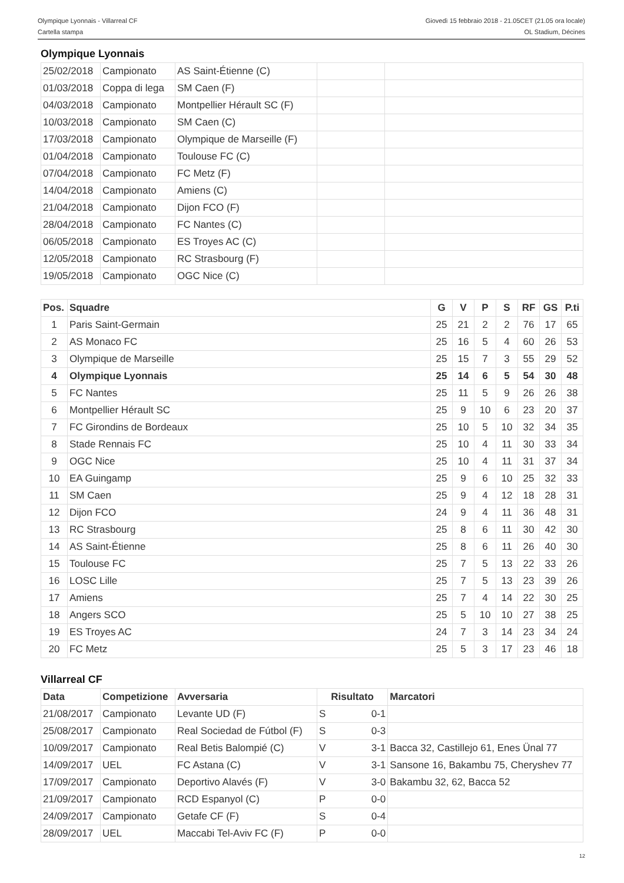Olympique Lyonnais - Villarreal CF
Cartella stampa
Giovedì 15 febbraio 2018 - 21.05CET (21.05 ora locale)
OL Stadium, Décines
Olympique Lyonnais
| 25/02/2018 | Campionato | AS Saint-Étienne (C) | | |
| 01/03/2018 | Coppa di lega | SM Caen (F) | | |
| 04/03/2018 | Campionato | Montpellier Hérault SC (F) | | |
| 10/03/2018 | Campionato | SM Caen (C) | | |
| 17/03/2018 | Campionato | Olympique de Marseille (F) | | |
| 01/04/2018 | Campionato | Toulouse FC (C) | | |
| 07/04/2018 | Campionato | FC Metz (F) | | |
| 14/04/2018 | Campionato | Amiens (C) | | |
| 21/04/2018 | Campionato | Dijon FCO (F) | | |
| 28/04/2018 | Campionato | FC Nantes (C) | | |
| 06/05/2018 | Campionato | ES Troyes AC (C) | | |
| 12/05/2018 | Campionato | RC Strasbourg (F) | | |
| 19/05/2018 | Campionato | OGC Nice (C) | | |
| Pos. | Squadre | G | V | P | S | RF | GS | P.ti |
| --- | --- | --- | --- | --- | --- | --- | --- | --- |
| 1 | Paris Saint-Germain | 25 | 21 | 2 | 2 | 76 | 17 | 65 |
| 2 | AS Monaco FC | 25 | 16 | 5 | 4 | 60 | 26 | 53 |
| 3 | Olympique de Marseille | 25 | 15 | 7 | 3 | 55 | 29 | 52 |
| 4 | Olympique Lyonnais | 25 | 14 | 6 | 5 | 54 | 30 | 48 |
| 5 | FC Nantes | 25 | 11 | 5 | 9 | 26 | 26 | 38 |
| 6 | Montpellier Hérault SC | 25 | 9 | 10 | 6 | 23 | 20 | 37 |
| 7 | FC Girondins de Bordeaux | 25 | 10 | 5 | 10 | 32 | 34 | 35 |
| 8 | Stade Rennais FC | 25 | 10 | 4 | 11 | 30 | 33 | 34 |
| 9 | OGC Nice | 25 | 10 | 4 | 11 | 31 | 37 | 34 |
| 10 | EA Guingamp | 25 | 9 | 6 | 10 | 25 | 32 | 33 |
| 11 | SM Caen | 25 | 9 | 4 | 12 | 18 | 28 | 31 |
| 12 | Dijon FCO | 24 | 9 | 4 | 11 | 36 | 48 | 31 |
| 13 | RC Strasbourg | 25 | 8 | 6 | 11 | 30 | 42 | 30 |
| 14 | AS Saint-Étienne | 25 | 8 | 6 | 11 | 26 | 40 | 30 |
| 15 | Toulouse FC | 25 | 7 | 5 | 13 | 22 | 33 | 26 |
| 16 | LOSC Lille | 25 | 7 | 5 | 13 | 23 | 39 | 26 |
| 17 | Amiens | 25 | 7 | 4 | 14 | 22 | 30 | 25 |
| 18 | Angers SCO | 25 | 5 | 10 | 10 | 27 | 38 | 25 |
| 19 | ES Troyes AC | 24 | 7 | 3 | 14 | 23 | 34 | 24 |
| 20 | FC Metz | 25 | 5 | 3 | 17 | 23 | 46 | 18 |
Villarreal CF
| Data | Competizione | Avversaria | Risultato | | Marcatori |
| --- | --- | --- | --- | --- | --- |
| 21/08/2017 | Campionato | Levante UD (F) | S | 0-1 | |
| 25/08/2017 | Campionato | Real Sociedad de Fútbol (F) | S | 0-3 | |
| 10/09/2017 | Campionato | Real Betis Balompié (C) | V | 3-1 | Bacca 32, Castillejo 61, Enes Ünal 77 |
| 14/09/2017 | UEL | FC Astana (C) | V | 3-1 | Sansone 16, Bakambu 75, Cheryshev 77 |
| 17/09/2017 | Campionato | Deportivo Alavés (F) | V | 3-0 | Bakambu 32, 62, Bacca 52 |
| 21/09/2017 | Campionato | RCD Espanyol (C) | P | 0-0 | |
| 24/09/2017 | Campionato | Getafe CF (F) | S | 0-4 | |
| 28/09/2017 | UEL | Maccabi Tel-Aviv FC (F) | P | 0-0 | |
12